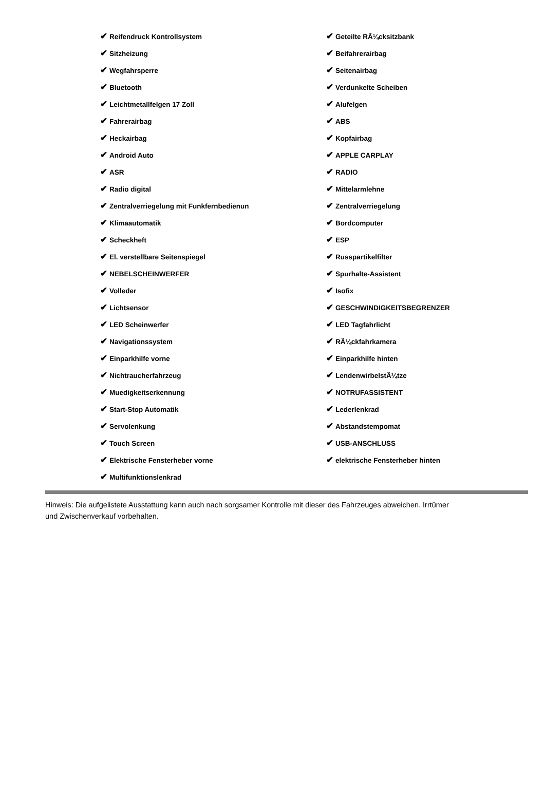| ✔ Reifendruck Kontrollsystem | ✔ Geteilte RÃ¼cksitzbank |
| ✔ Sitzheizung | ✔ Beifahrerairbag |
| ✔ Wegfahrsperre | ✔ Seitenairbag |
| ✔ Bluetooth | ✔ Verdunkelte Scheiben |
| ✔ Leichtmetallfelgen 17 Zoll | ✔ Alufelgen |
| ✔ Fahrerairbag | ✔ ABS |
| ✔ Heckairbag | ✔ Kopfairbag |
| ✔ Android Auto | ✔ APPLE CARPLAY |
| ✔ ASR | ✔ RADIO |
| ✔ Radio digital | ✔ Mittelarmlehne |
| ✔ Zentralverriegelung mit Funkfernbedienun | ✔ Zentralverriegelung |
| ✔ Klimaautomatik | ✔ Bordcomputer |
| ✔ Scheckheft | ✔ ESP |
| ✔ El. verstellbare Seitenspiegel | ✔ Russpartikelfilter |
| ✔ NEBELSCHEINWERFER | ✔ Spurhalte-Assistent |
| ✔ Volleder | ✔ Isofix |
| ✔ Lichtsensor | ✔ GESCHWINDIGKEITSBEGRENZER |
| ✔ LED Scheinwerfer | ✔ LED Tagfahrlicht |
| ✔ Navigationssystem | ✔ RÃ¼ckfahrkamera |
| ✔ Einparkhilfe vorne | ✔ Einparkhilfe hinten |
| ✔ Nichtraucherfahrzeug | ✔ LendenwirbelstÃ¼tze |
| ✔ Muedigkeitserkennung | ✔ NOTRUFASSISTENT |
| ✔ Start-Stop Automatik | ✔ Lederlenkrad |
| ✔ Servolenkung | ✔ Abstandstempomat |
| ✔ Touch Screen | ✔ USB-ANSCHLUSS |
| ✔ Elektrische Fensterheber vorne | ✔ elektrische Fensterheber hinten |
| ✔ Multifunktionslenkrad | |
Hinweis: Die aufgelistete Ausstattung kann auch nach sorgsamer Kontrolle mit dieser des Fahrzeuges abweichen. Irrtümer und Zwischenverkauf vorbehalten.